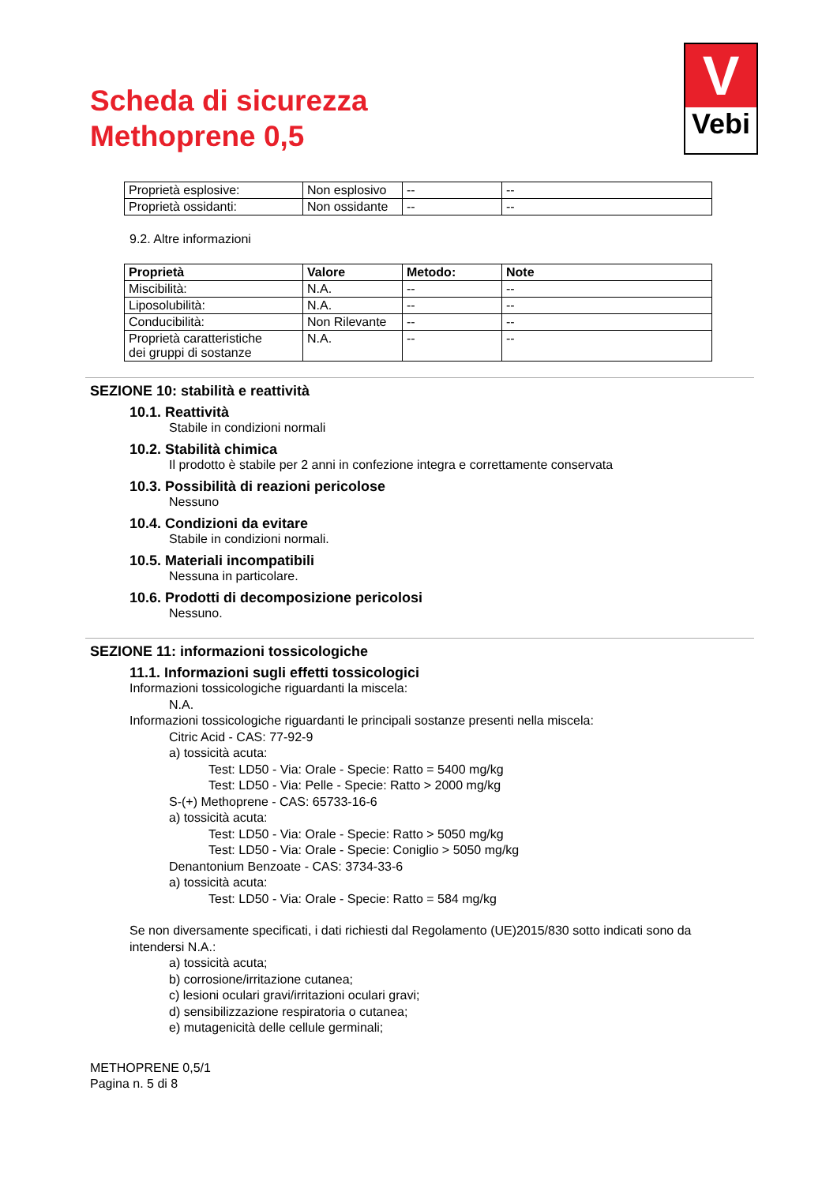Scheda di sicurezza
Methoprene 0,5
V
Vebi
| Proprietà esplosive: | Non esplosivo | -- | -- |
| Proprietà ossidanti: | Non ossidante | -- | -- |
9.2. Altre informazioni
| Proprietà | Valore | Metodo: | Note |
| --- | --- | --- | --- |
| Miscibilità: | N.A. | -- | -- |
| Liposolubilità: | N.A. | -- | -- |
| Conducibilità: | Non Rilevante | -- | -- |
| Proprietà caratteristiche dei gruppi di sostanze | N.A. | -- | -- |
SEZIONE 10: stabilità e reattività
10.1. Reattività
Stabile in condizioni normali
10.2. Stabilità chimica
Il prodotto è stabile per 2 anni in confezione integra e correttamente conservata
10.3. Possibilità di reazioni pericolose
Nessuno
10.4. Condizioni da evitare
Stabile in condizioni normali.
10.5. Materiali incompatibili
Nessuna in particolare.
10.6. Prodotti di decomposizione pericolosi
Nessuno.
SEZIONE 11: informazioni tossicologiche
11.1. Informazioni sugli effetti tossicologici
Informazioni tossicologiche riguardanti la miscela:
N.A.
Informazioni tossicologiche riguardanti le principali sostanze presenti nella miscela:
Citric Acid - CAS: 77-92-9
a) tossicità acuta:
Test: LD50 - Via: Orale - Specie: Ratto = 5400 mg/kg
Test: LD50 - Via: Pelle - Specie: Ratto > 2000 mg/kg
S-(+) Methoprene - CAS: 65733-16-6
a) tossicità acuta:
Test: LD50 - Via: Orale - Specie: Ratto > 5050 mg/kg
Test: LD50 - Via: Orale - Specie: Coniglio > 5050 mg/kg
Denantonium Benzoate - CAS: 3734-33-6
a) tossicità acuta:
Test: LD50 - Via: Orale - Specie: Ratto = 584 mg/kg
Se non diversamente specificati, i dati richiesti dal Regolamento (UE)2015/830 sotto indicati sono da intendersi N.A.:
a) tossicità acuta;
b) corrosione/irritazione cutanea;
c) lesioni oculari gravi/irritazioni oculari gravi;
d) sensibilizzazione respiratoria o cutanea;
e) mutagenicità delle cellule germinali;
METHOPRENE 0,5/1
Pagina n. 5 di 8